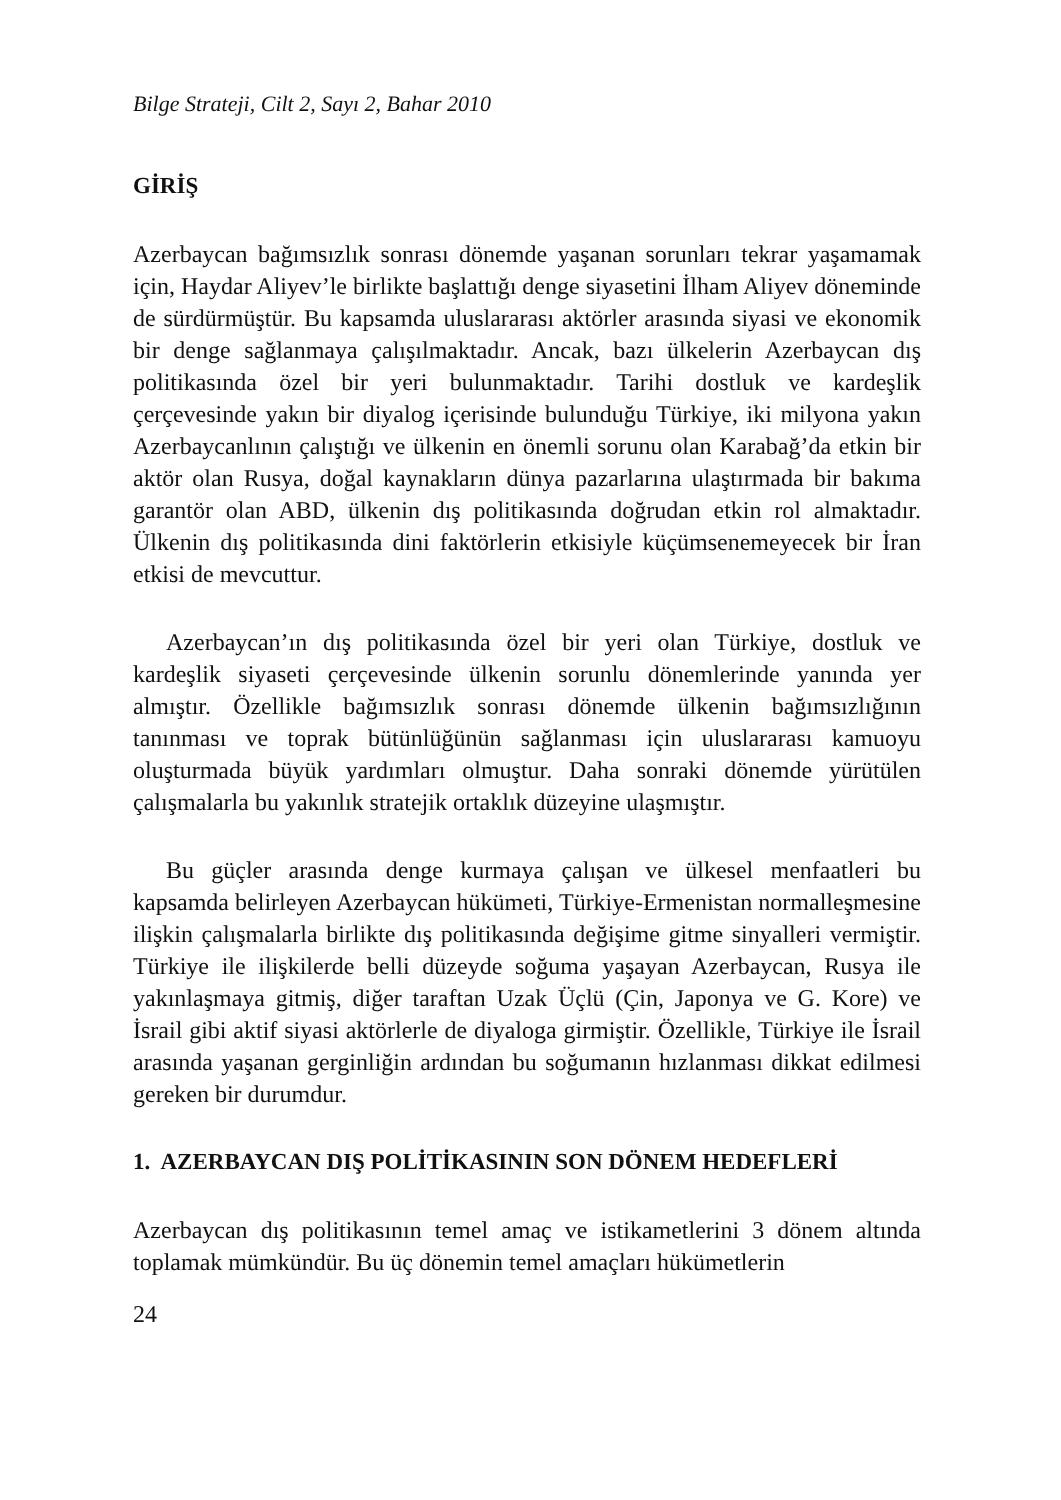Bilge Strateji, Cilt 2, Sayı 2, Bahar 2010
GİRİŞ
Azerbaycan bağımsızlık sonrası dönemde yaşanan sorunları tekrar yaşamamak için, Haydar Aliyev’le birlikte başlattığı denge siyasetini İlham Aliyev döneminde de sürdürmüştür. Bu kapsamda uluslararası aktörler arasında siyasi ve ekonomik bir denge sağlanmaya çalışılmaktadır. Ancak, bazı ülkelerin Azerbaycan dış politikasında özel bir yeri bulunmaktadır. Tarihi dostluk ve kardeşlik çerçevesinde yakın bir diyalog içerisinde bulunduğu Türkiye, iki milyona yakın Azerbaycanlının çalıştığı ve ülkenin en önemli sorunu olan Karabağ’da etkin bir aktör olan Rusya, doğal kaynakların dünya pazarlarına ulaştırmada bir bakıma garantör olan ABD, ülkenin dış politikasında doğrudan etkin rol almaktadır. Ülkenin dış politikasında dini faktörlerin etkisiyle küçümsenemeyecek bir İran etkisi de mevcuttur.
Azerbaycan’ın dış politikasında özel bir yeri olan Türkiye, dostluk ve kardeşlik siyaseti çerçevesinde ülkenin sorunlu dönemlerinde yanında yer almıştır. Özellikle bağımsızlık sonrası dönemde ülkenin bağımsızlığının tanınması ve toprak bütünlüğünün sağlanması için uluslararası kamuoyu oluşturmada büyük yardımları olmuştur. Daha sonraki dönemde yürütülen çalışmalarla bu yakınlık stratejik ortaklık düzeyine ulaşmıştır.
Bu güçler arasında denge kurmaya çalışan ve ülkesel menfaatleri bu kapsamda belirleyen Azerbaycan hükümeti, Türkiye-Ermenistan normalleşmesine ilişkin çalışmalarla birlikte dış politikasında değişime gitme sinyalleri vermiştir. Türkiye ile ilişkilerde belli düzeyde soğuma yaşayan Azerbaycan, Rusya ile yakınlaşmaya gitmiş, diğer taraftan Uzak Üçlü (Çin, Japonya ve G. Kore) ve İsrail gibi aktif siyasi aktörlerle de diyaloga girmiştir. Özellikle, Türkiye ile İsrail arasında yaşanan gerginliğin ardından bu soğumanın hızlanması dikkat edilmesi gereken bir durumdur.
1. AZERBAYCAN DIŞ POLİTİKASININ SON DÖNEM HEDEFLERİ
Azerbaycan dış politikasının temel amaç ve istikametlerini 3 dönem altında toplamak mümkündür. Bu üç dönemin temel amaçları hükümetlerin
24